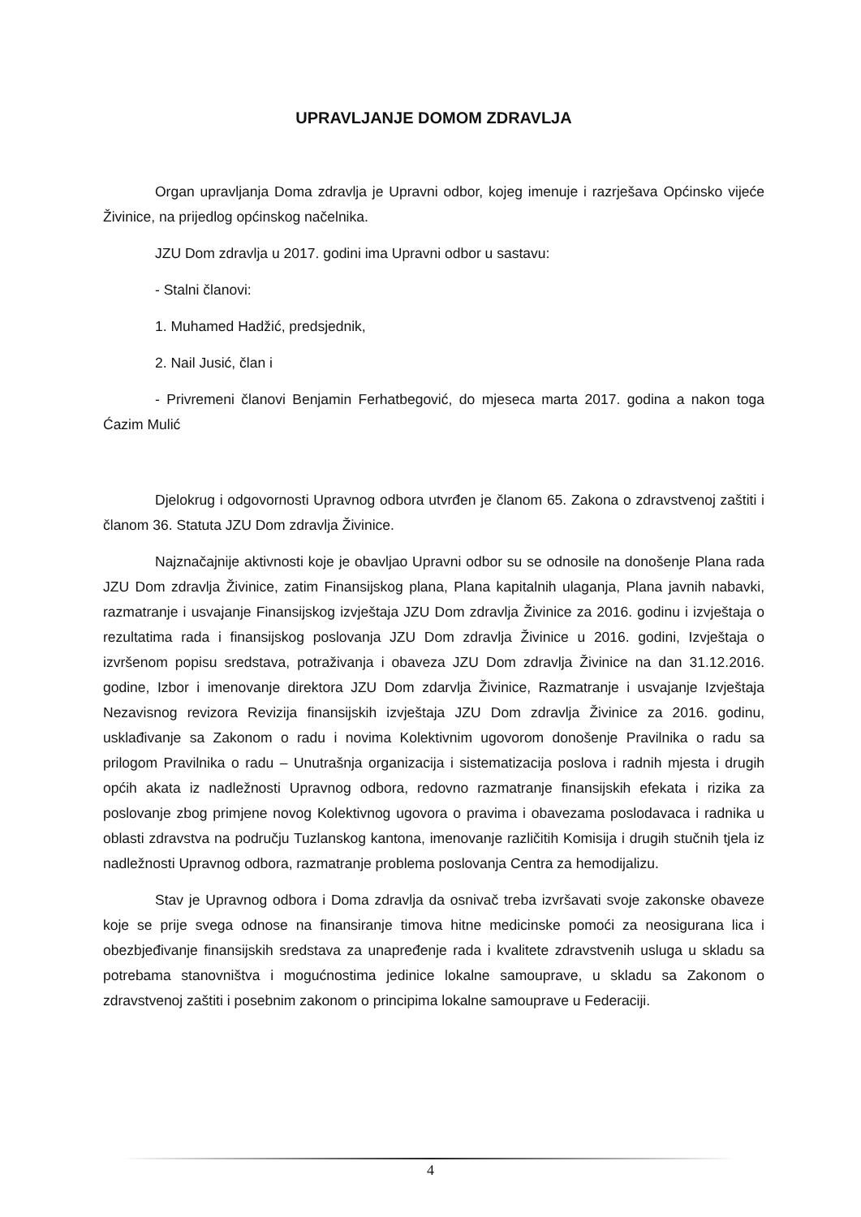UPRAVLJANJE DOMOM ZDRAVLJA
Organ upravljanja Doma zdravlja je Upravni odbor, kojeg imenuje i razrješava Općinsko vijeće Živinice, na prijedlog općinskog načelnika.
JZU Dom zdravlja u 2017. godini ima Upravni odbor u sastavu:
- Stalni članovi:
1. Muhamed Hadžić, predsjednik,
2. Nail Jusić, član i
- Privremeni članovi Benjamin Ferhatbegović, do mjeseca marta 2017. godina a nakon toga Ćazim Mulić
Djelokrug i odgovornosti Upravnog odbora utvrđen je članom 65. Zakona o zdravstvenoj zaštiti i članom 36. Statuta JZU Dom zdravlja Živinice.
Najznačajnije aktivnosti koje je obavljao Upravni odbor su se odnosile na donošenje Plana rada JZU Dom zdravlja Živinice, zatim Finansijskog plana, Plana kapitalnih ulaganja, Plana javnih nabavki, razmatranje i usvajanje Finansijskog izvještaja JZU Dom zdravlja Živinice za 2016. godinu i izvještaja o rezultatima rada i finansijskog poslovanja JZU Dom zdravlja Živinice u 2016. godini, Izvještaja o izvršenom popisu sredstava, potraživanja i obaveza JZU Dom zdravlja Živinice na dan 31.12.2016. godine, Izbor i imenovanje direktora JZU Dom zdarvlja Živinice, Razmatranje i usvajanje Izvještaja Nezavisnog revizora Revizija finansijskih izvještaja JZU Dom zdravlja Živinice za 2016. godinu, usklađivanje sa Zakonom o radu i novima Kolektivnim ugovorom donošenje Pravilnika o radu sa prilogom Pravilnika o radu – Unutrašnja organizacija i sistematizacija poslova i radnih mjesta i drugih općih akata iz nadležnosti Upravnog odbora, redovno razmatranje finansijskih efekata i rizika za poslovanje zbog primjene novog Kolektivnog ugovora o pravima i obavezama poslodavaca i radnika u oblasti zdravstva na području Tuzlanskog kantona, imenovanje različitih Komisija i drugih stučnih tjela iz nadležnosti Upravnog odbora, razmatranje problema poslovanja Centra za hemodijalizu.
Stav je Upravnog odbora i Doma zdravlja da osnivač treba izvršavati svoje zakonske obaveze koje se prije svega odnose na finansiranje timova hitne medicinske pomoći za neosigurana lica i obezbjeđivanje finansijskih sredstava za unapređenje rada i kvalitete zdravstvenih usluga u skladu sa potrebama stanovništva i mogućnostima jedinice lokalne samouprave, u skladu sa Zakonom o zdravstvenoj zaštiti i posebnim zakonom o principima lokalne samouprave u Federaciji.
4